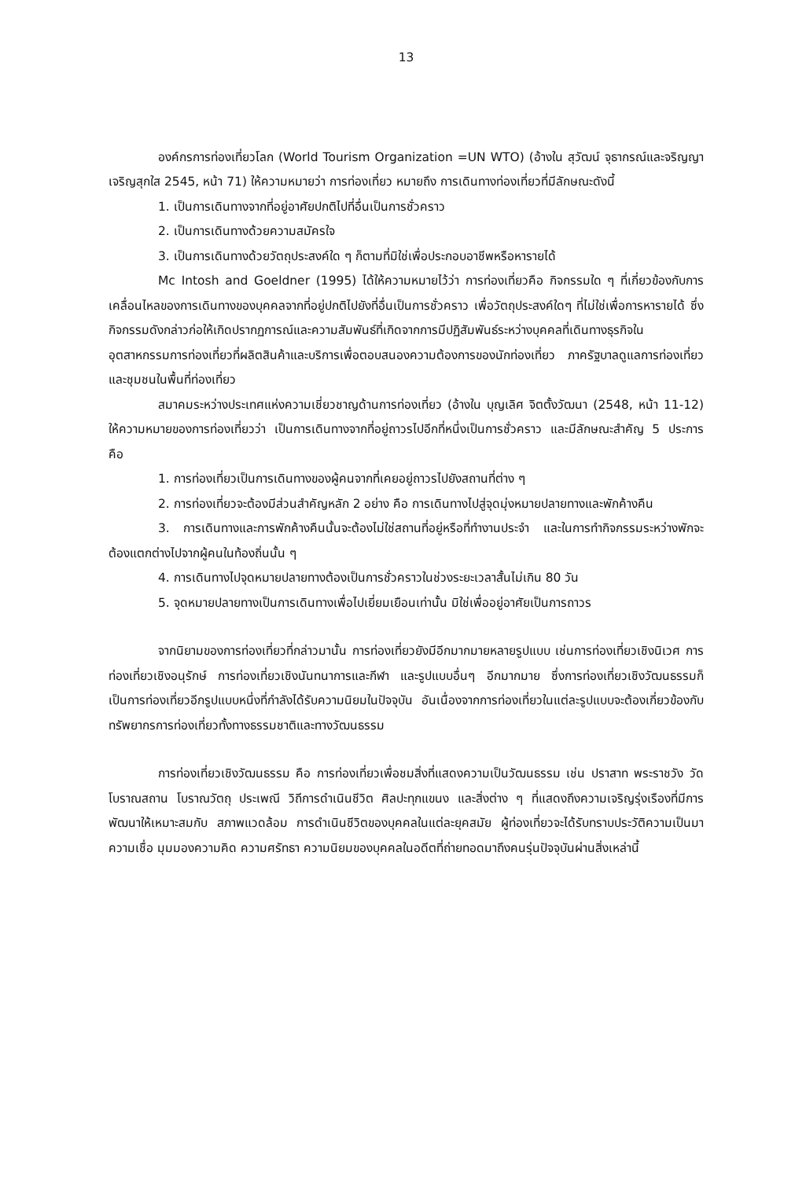13
องค์กรการท่องเที่ยวโลก (World Tourism Organization =UN WTO) (อ้างใน สุวัฒน์ จุธากรณ์และจริญญา เจริญสุกใส 2545, หน้า 71) ให้ความหมายว่า การท่องเที่ยว หมายถึง การเดินทางท่องเที่ยวที่มีลักษณะดังนี้
1. เป็นการเดินทางจากที่อยู่อาศัยปกติไปที่อื่นเป็นการชั่วคราว
2. เป็นการเดินทางด้วยความสมัครใจ
3. เป็นการเดินทางด้วยวัตถุประสงค์ใด ๆ ก็ตามที่มิใช่เพื่อประกอบอาชีพหรือหารายได้
Mc Intosh and Goeldner (1995) ได้ให้ความหมายไว้ว่า การท่องเที่ยวคือ กิจกรรมใด ๆ ที่เกี่ยวข้องกับการเคลื่อนไหลของการเดินทางของบุคคลจากที่อยู่ปกติไปยังที่อื่นเป็นการชั่วคราว เพื่อวัตถุประสงค์ใดๆ ที่ไม่ใช่เพื่อการหารายได้ ซึ่งกิจกรรมดังกล่าวก่อให้เกิดปรากฏการณ์และความสัมพันธ์ที่เกิดจากการมีปฏิสัมพันธ์ระหว่างบุคคลที่เดินทางธุรกิจในอุตสาหกรรมการท่องเที่ยวที่ผลิตสินค้าและบริการเพื่อตอบสนองความต้องการของนักท่องเที่ยว ภาครัฐบาลดูแลการท่องเที่ยวและชุมชนในพื้นที่ท่องเที่ยว
สมาคมระหว่างประเทศแห่งความเชี่ยวชาญด้านการท่องเที่ยว (อ้างใน บุญเลิศ จิตตั้งวัฒนา (2548, หน้า 11-12) ให้ความหมายของการท่องเที่ยวว่า เป็นการเดินทางจากที่อยู่ถาวรไปอีกที่หนึ่งเป็นการชั่วคราว และมีลักษณะสำคัญ 5 ประการ คือ
1. การท่องเที่ยวเป็นการเดินทางของผู้คนจากที่เคยอยู่ถาวรไปยังสถานที่ต่าง ๆ
2. การท่องเที่ยวจะต้องมีส่วนสำคัญหลัก 2 อย่าง คือ การเดินทางไปสู่จุดมุ่งหมายปลายทางและพักค้างคืน
3. การเดินทางและการพักค้างคืนนั้นจะต้องไม่ใช่สถานที่อยู่หรือที่ทำงานประจำ และในการทำกิจกรรมระหว่างพักจะต้องแตกต่างไปจากผู้คนในท้องถิ่นนั้น ๆ
4. การเดินทางไปจุดหมายปลายทางต้องเป็นการชั่วคราวในช่วงระยะเวลาสั้นไม่เกิน 80 วัน
5. จุดหมายปลายทางเป็นการเดินทางเพื่อไปเยี่ยมเยือนเท่านั้น มิใช่เพื่ออยู่อาศัยเป็นการถาวร
จากนิยามของการท่องเที่ยวที่กล่าวมานั้น การท่องเที่ยวยังมีอีกมากมายหลายรูปแบบ เช่นการท่องเที่ยวเชิงนิเวศ การท่องเที่ยวเชิงอนุรักษ์ การท่องเที่ยวเชิงนันทนาการและกีฬา และรูปแบบอื่นๆ อีกมากมาย ซึ่งการท่องเที่ยวเชิงวัฒนธรรมก็เป็นการท่องเที่ยวอีกรูปแบบหนึ่งที่กำลังได้รับความนิยมในปัจจุบัน อันเนื่องจากการท่องเที่ยวในแต่ละรูปแบบจะต้องเกี่ยวข้องกับทรัพยากรการท่องเที่ยวทั้งทางธรรมชาติและทางวัฒนธรรม
การท่องเที่ยวเชิงวัฒนธรรม คือ การท่องเที่ยวเพื่อชมสิ่งที่แสดงความเป็นวัฒนธรรม เช่น ปราสาท พระราชวัง วัด โบราณสถาน โบราณวัตถุ ประเพณี วิถีการดำเนินชีวิต ศิลปะทุกแขนง และสิ่งต่าง ๆ ที่แสดงถึงความเจริญรุ่งเรืองที่มีการพัฒนาให้เหมาะสมกับ สภาพแวดล้อม การดำเนินชีวิตของบุคคลในแต่ละยุคสมัย ผู้ท่องเที่ยวจะได้รับทราบประวัติความเป็นมา ความเชื่อ มุมมองความคิด ความศรัทธา ความนิยมของบุคคลในอดีตที่ถ่ายทอดมาถึงคนรุ่นปัจจุบันผ่านสิ่งเหล่านี้